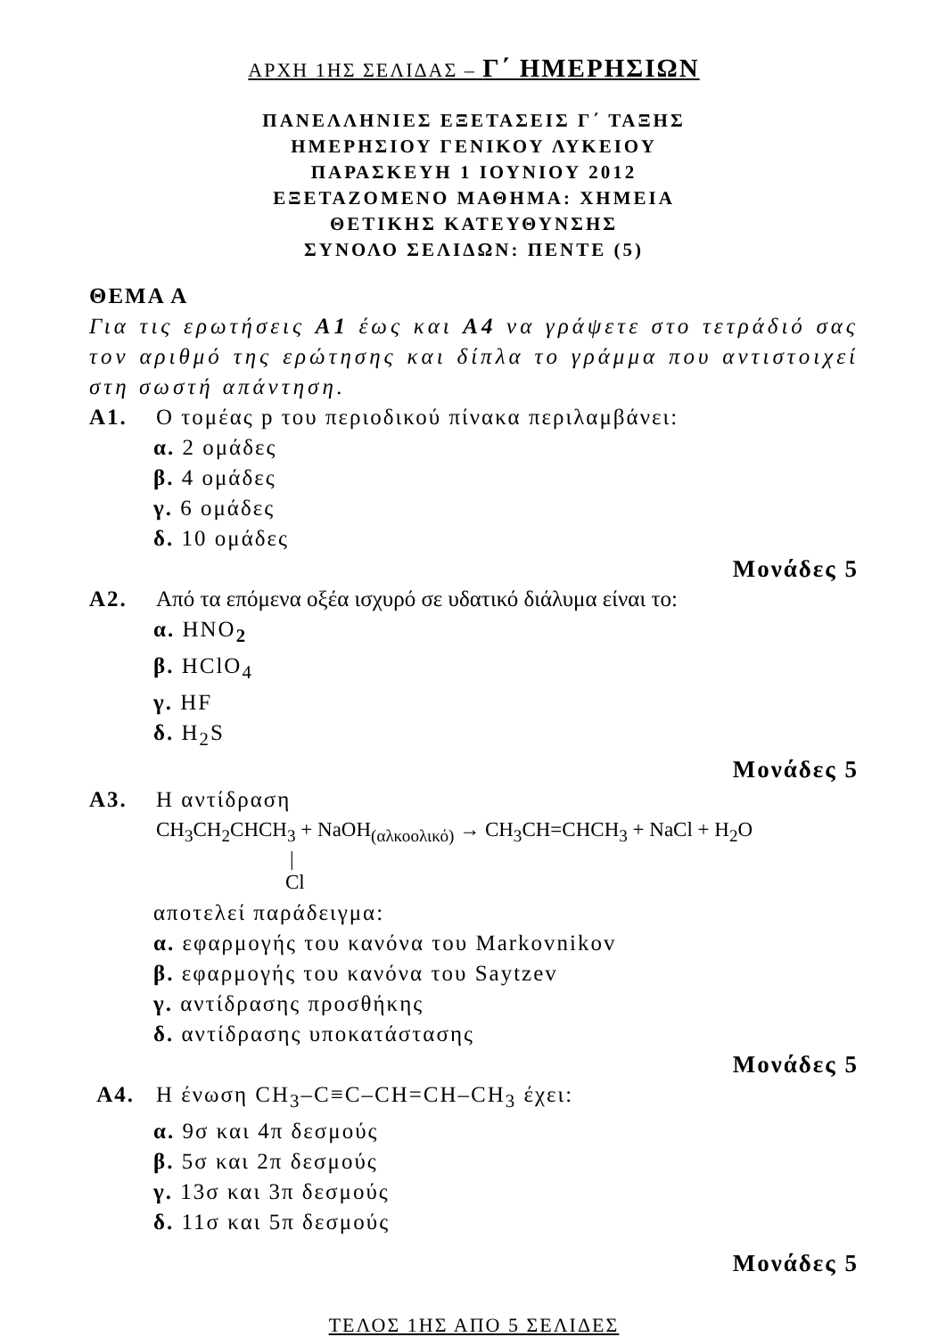ΑΡΧΗ 1ΗΣ ΣΕΛΙΔΑΣ – Γ΄ ΗΜΕΡΗΣΙΩΝ
ΠΑΝΕΛΛΗΝΙΕΣ ΕΞΕΤΑΣΕΙΣ Γ΄ ΤΑΞΗΣ
ΗΜΕΡΗΣΙΟΥ ΓΕΝΙΚΟΥ ΛΥΚΕΙΟΥ
ΠΑΡΑΣΚΕΥΗ 1 ΙΟΥΝΙΟΥ 2012
ΕΞΕΤΑΖΟΜΕΝΟ ΜΑΘΗΜΑ: ΧΗΜΕΙΑ
ΘΕΤΙΚΗΣ ΚΑΤΕΥΘΥΝΣΗΣ
ΣΥΝΟΛΟ ΣΕΛΙΔΩΝ: ΠΕΝΤΕ (5)
ΘΕΜΑ Α
Για τις ερωτήσεις Α1 έως και Α4 να γράψετε στο τετράδιό σας τον αριθμό της ερώτησης και δίπλα το γράμμα που αντιστοιχεί στη σωστή απάντηση.
Α1. Ο τομέας p του περιοδικού πίνακα περιλαμβάνει:
α. 2 ομάδες
β. 4 ομάδες
γ. 6 ομάδες
δ. 10 ομάδες
Μονάδες 5
Α2. Από τα επόμενα οξέα ισχυρό σε υδατικό διάλυμα είναι το:
α. HNO<sub>2</sub>
β. HClO<sub>4</sub>
γ. HF
δ. H<sub>2</sub>S
Μονάδες 5
Α3. Η αντίδραση
CH<sub>3</sub>CH<sub>2</sub>CHCH<sub>3</sub> + NaOH<sub>(αλκοολικό)</sub> → CH<sub>3</sub>CH=CHCH<sub>3</sub> + NaCl + H<sub>2</sub>O
|
Cl
αποτελεί παράδειγμα:
α. εφαρμογής του κανόνα του Markovnikov
β. εφαρμογής του κανόνα του Saytzev
γ. αντίδρασης προσθήκης
δ. αντίδρασης υποκατάστασης
Μονάδες 5
Α4. Η ένωση CH<sub>3</sub>–C≡C–CH=CH–CH<sub>3</sub> έχει:
α. 9σ και 4π δεσμούς
β. 5σ και 2π δεσμούς
γ. 13σ και 3π δεσμούς
δ. 11σ και 5π δεσμούς
Μονάδες 5
ΤΕΛΟΣ 1ΗΣ ΑΠΟ 5 ΣΕΛΙΔΕΣ